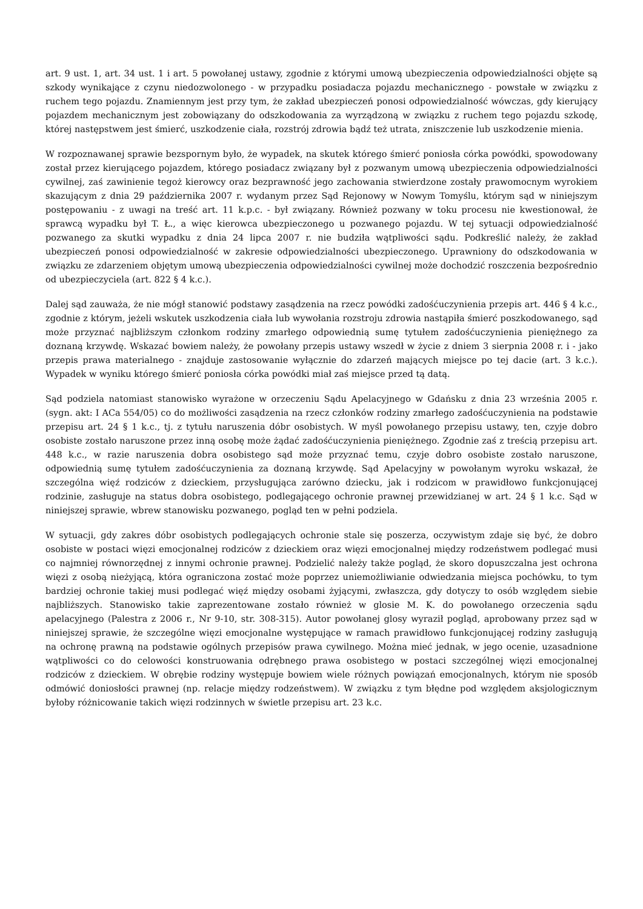art. 9 ust. 1, art. 34 ust. 1 i art. 5 powołanej ustawy, zgodnie z którymi umową ubezpieczenia odpowiedzialności objęte są szkody wynikające z czynu niedozwolonego - w przypadku posiadacza pojazdu mechanicznego - powstałe w związku z ruchem tego pojazdu. Znamiennym jest przy tym, że zakład ubezpieczeń ponosi odpowiedzialność wówczas, gdy kierujący pojazdem mechanicznym jest zobowiązany do odszkodowania za wyrządzoną w związku z ruchem tego pojazdu szkodę, której następstwem jest śmierć, uszkodzenie ciała, rozstrój zdrowia bądź też utrata, zniszczenie lub uszkodzenie mienia.
W rozpoznawanej sprawie bezspornym było, że wypadek, na skutek którego śmierć poniosła córka powódki, spowodowany został przez kierującego pojazdem, którego posiadacz związany był z pozwanym umową ubezpieczenia odpowiedzialności cywilnej, zaś zawinienie tegoż kierowcy oraz bezprawność jego zachowania stwierdzone zostały prawomocnym wyrokiem skazującym z dnia 29 października 2007 r. wydanym przez Sąd Rejonowy w Nowym Tomyślu, którym sąd w niniejszym postępowaniu - z uwagi na treść art. 11 k.p.c. - był związany. Również pozwany w toku procesu nie kwestionował, że sprawcą wypadku był T. Ł., a więc kierowca ubezpieczonego u pozwanego pojazdu. W tej sytuacji odpowiedzialność pozwanego za skutki wypadku z dnia 24 lipca 2007 r. nie budziła wątpliwości sądu. Podkreślić należy, że zakład ubezpieczeń ponosi odpowiedzialność w zakresie odpowiedzialności ubezpieczonego. Uprawniony do odszkodowania w związku ze zdarzeniem objętym umową ubezpieczenia odpowiedzialności cywilnej może dochodzić roszczenia bezpośrednio od ubezpieczyciela (art. 822 § 4 k.c.).
Dalej sąd zauważa, że nie mógł stanowić podstawy zasądzenia na rzecz powódki zadośćuczynienia przepis art. 446 § 4 k.c., zgodnie z którym, jeżeli wskutek uszkodzenia ciała lub wywołania rozstroju zdrowia nastąpiła śmierć poszkodowanego, sąd może przyznać najbliższym członkom rodziny zmarłego odpowiednią sumę tytułem zadośćuczynienia pieniężnego za doznaną krzywdę. Wskazać bowiem należy, że powołany przepis ustawy wszedł w życie z dniem 3 sierpnia 2008 r. i - jako przepis prawa materialnego - znajduje zastosowanie wyłącznie do zdarzeń mających miejsce po tej dacie (art. 3 k.c.). Wypadek w wyniku którego śmierć poniosła córka powódki miał zaś miejsce przed tą datą.
Sąd podziela natomiast stanowisko wyrażone w orzeczeniu Sądu Apelacyjnego w Gdańsku z dnia 23 września 2005 r. (sygn. akt: I ACa 554/05) co do możliwości zasądzenia na rzecz członków rodziny zmarłego zadośćuczynienia na podstawie przepisu art. 24 § 1 k.c., tj. z tytułu naruszenia dóbr osobistych. W myśl powołanego przepisu ustawy, ten, czyje dobro osobiste zostało naruszone przez inną osobę może żądać zadośćuczynienia pieniężnego. Zgodnie zaś z treścią przepisu art. 448 k.c., w razie naruszenia dobra osobistego sąd może przyznać temu, czyje dobro osobiste zostało naruszone, odpowiednią sumę tytułem zadośćuczynienia za doznaną krzywdę. Sąd Apelacyjny w powołanym wyroku wskazał, że szczególna więź rodziców z dzieckiem, przysługująca zarówno dziecku, jak i rodzicom w prawidłowo funkcjonującej rodzinie, zasługuje na status dobra osobistego, podlegającego ochronie prawnej przewidzianej w art. 24 § 1 k.c. Sąd w niniejszej sprawie, wbrew stanowisku pozwanego, pogląd ten w pełni podziela.
W sytuacji, gdy zakres dóbr osobistych podlegających ochronie stale się poszerza, oczywistym zdaje się być, że dobro osobiste w postaci więzi emocjonalnej rodziców z dzieckiem oraz więzi emocjonalnej między rodzeństwem podlegać musi co najmniej równorzędnej z innymi ochronie prawnej. Podzielić należy także pogląd, że skoro dopuszczalna jest ochrona więzi z osobą nieżyjącą, która ograniczona zostać może poprzez uniemożliwianie odwiedzania miejsca pochówku, to tym bardziej ochronie takiej musi podlegać więź między osobami żyjącymi, zwłaszcza, gdy dotyczy to osób względem siebie najbliższych. Stanowisko takie zaprezentowane zostało również w glosie M. K. do powołanego orzeczenia sądu apelacyjnego (Palestra z 2006 r., Nr 9-10, str. 308-315). Autor powołanej glosy wyraził pogląd, aprobowany przez sąd w niniejszej sprawie, że szczególne więzi emocjonalne występujące w ramach prawidłowo funkcjonującej rodziny zasługują na ochronę prawną na podstawie ogólnych przepisów prawa cywilnego. Można mieć jednak, w jego ocenie, uzasadnione wątpliwości co do celowości konstruowania odrębnego prawa osobistego w postaci szczególnej więzi emocjonalnej rodziców z dzieckiem. W obrębie rodziny występuje bowiem wiele różnych powiązań emocjonalnych, którym nie sposób odmówić doniosłości prawnej (np. relacje między rodzeństwem). W związku z tym błędne pod względem aksjologicznym byłoby różnicowanie takich więzi rodzinnych w świetle przepisu art. 23 k.c.